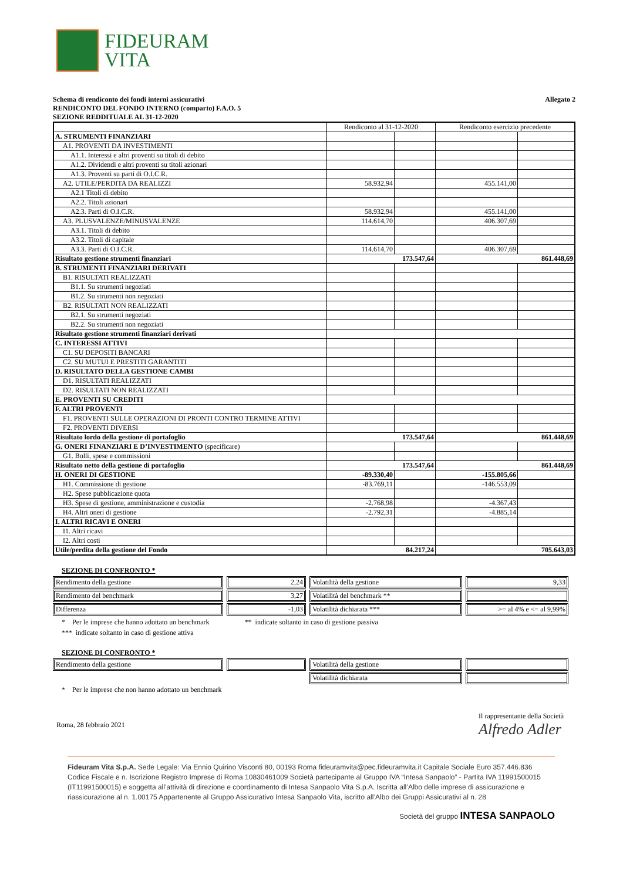FIDEURAM
VITA
Schema di rendiconto dei fondi interni assicurativi
RENDICONTO DEL FONDO INTERNO (comparto) F.A.O. 5
SEZIONE REDDITUALE AL 31-12-2020
Allegato 2
| | Rendiconto al 31-12-2020 | | Rendiconto esercizio precedente | |
| A. STRUMENTI FINANZIARI | | | | |
| A1. PROVENTI DA INVESTIMENTI | | | | |
| A1.1. Interessi e altri proventi su titoli di debito | | | | |
| A1.2. Dividendi e altri proventi su titoli azionari | | | | |
| A1.3. Proventi su parti di O.I.C.R. | | | | |
| A2. UTILE/PERDITA DA REALIZZI | 58.932,94 | | 455.141,00 | |
| A2.1 Titoli di debito | | | | |
| A2.2. Titoli azionari | | | | |
| A2.3. Parti di O.I.C.R. | 58.932,94 | | 455.141,00 | |
| A3. PLUSVALENZE/MINUSVALENZE | 114.614,70 | | 406.307,69 | |
| A3.1. Titoli di debito | | | | |
| A3.2. Titoli di capitale | | | | |
| A3.3. Parti di O.I.C.R. | 114.614,70 | | 406.307,69 | |
| Risultato gestione strumenti finanziari | 173.547,64 | | 861.448,69 | |
| B. STRUMENTI FINANZIARI DERIVATI | | | | |
| B1. RISULTATI REALIZZATI | | | | |
| B1.1. Su strumenti negoziati | | | | |
| B1.2. Su strumenti non negoziati | | | | |
| B2. RISULTATI NON REALIZZATI | | | | |
| B2.1. Su strumenti negoziati | | | | |
| B2.2. Su strumenti non negoziati | | | | |
| Risultato gestione strumenti finanziari derivati | | | | |
| C. INTERESSI ATTIVI | | | | |
| C1. SU DEPOSITI BANCARI | | | | |
| C2. SU MUTUI E PRESTITI GARANTITI | | | | |
| D. RISULTATO DELLA GESTIONE CAMBI | | | | |
| D1. RISULTATI REALIZZATI | | | | |
| D2. RISULTATI NON REALIZZATI | | | | |
| E. PROVENTI SU CREDITI | | | | |
| F. ALTRI PROVENTI | | | | |
| F1. PROVENTI SULLE OPERAZIONI DI PRONTI CONTRO TERMINE ATTIVI | | | | |
| F2. PROVENTI DIVERSI | | | | |
| Risultato lordo della gestione di portafoglio | 173.547,64 | | 861.448,69 | |
| G. ONERI FINANZIARI E D’INVESTIMENTO (specificare) | | | | |
| G1. Bolli, spese e commissioni | | | | |
| Risultato netto della gestione di portafoglio | 173.547,64 | | 861.448,69 | |
| H. ONERI DI GESTIONE | -89.330,40 | | -155.805,66 | |
| H1. Commissione di gestione | -83.769,11 | | -146.553,09 | |
| H2. Spese pubblicazione quota | | | | |
| H3. Spese di gestione, amministrazione e custodia | -2.768,98 | | -4.367,43 | |
| H4. Altri oneri di gestione | -2.792,31 | | -4.885,14 | |
| I. ALTRI RICAVI E ONERI | | | | |
| I1. Altri ricavi | | | | |
| I2. Altri costi | | | | |
| Utile/perdita della gestione del Fondo | 84.217,24 | | 705.643,03 | |
SEZIONE DI CONFRONTO *
| Rendimento della gestione | 2,24 | Volatilità della gestione | 9,33 |
| Rendimento del benchmark | 3,27 | Volatilità del benchmark ** | |
| Differenza | -1,03 | Volatilità dichiarata *** | >= al 4% e <= al 9,99% |
* Per le imprese che hanno adottato un benchmark ** indicate soltanto in caso di gestione passiva
*** indicate soltanto in caso di gestione attiva
SEZIONE DI CONFRONTO *
| Rendimento della gestione | | Volatilità della gestione | |
| | | Volatilità dichiarata | |
* Per le imprese che non hanno adottato un benchmark
Roma, 28 febbraio 2021
Il rappresentante della Società
Alfredo Adler
Fideuram Vita S.p.A. Sede Legale: Via Ennio Quirino Visconti 80, 00193 Roma fideuramvita@pec.fideuramvita.it Capitale Sociale Euro 357.446.836 Codice Fiscale e n. Iscrizione Registro Imprese di Roma 10830461009 Società partecipante al Gruppo IVA “Intesa Sanpaolo” - Partita IVA 11991500015 (IT11991500015) e soggetta all’attività di direzione e coordinamento di Intesa Sanpaolo Vita S.p.A. Iscritta all’Albo delle imprese di assicurazione e riassicurazione al n. 1.00175 Appartenente al Gruppo Assicurativo Intesa Sanpaolo Vita, iscritto all’Albo dei Gruppi Assicurativi al n. 28
Società del gruppo INTESA SANPAOLO